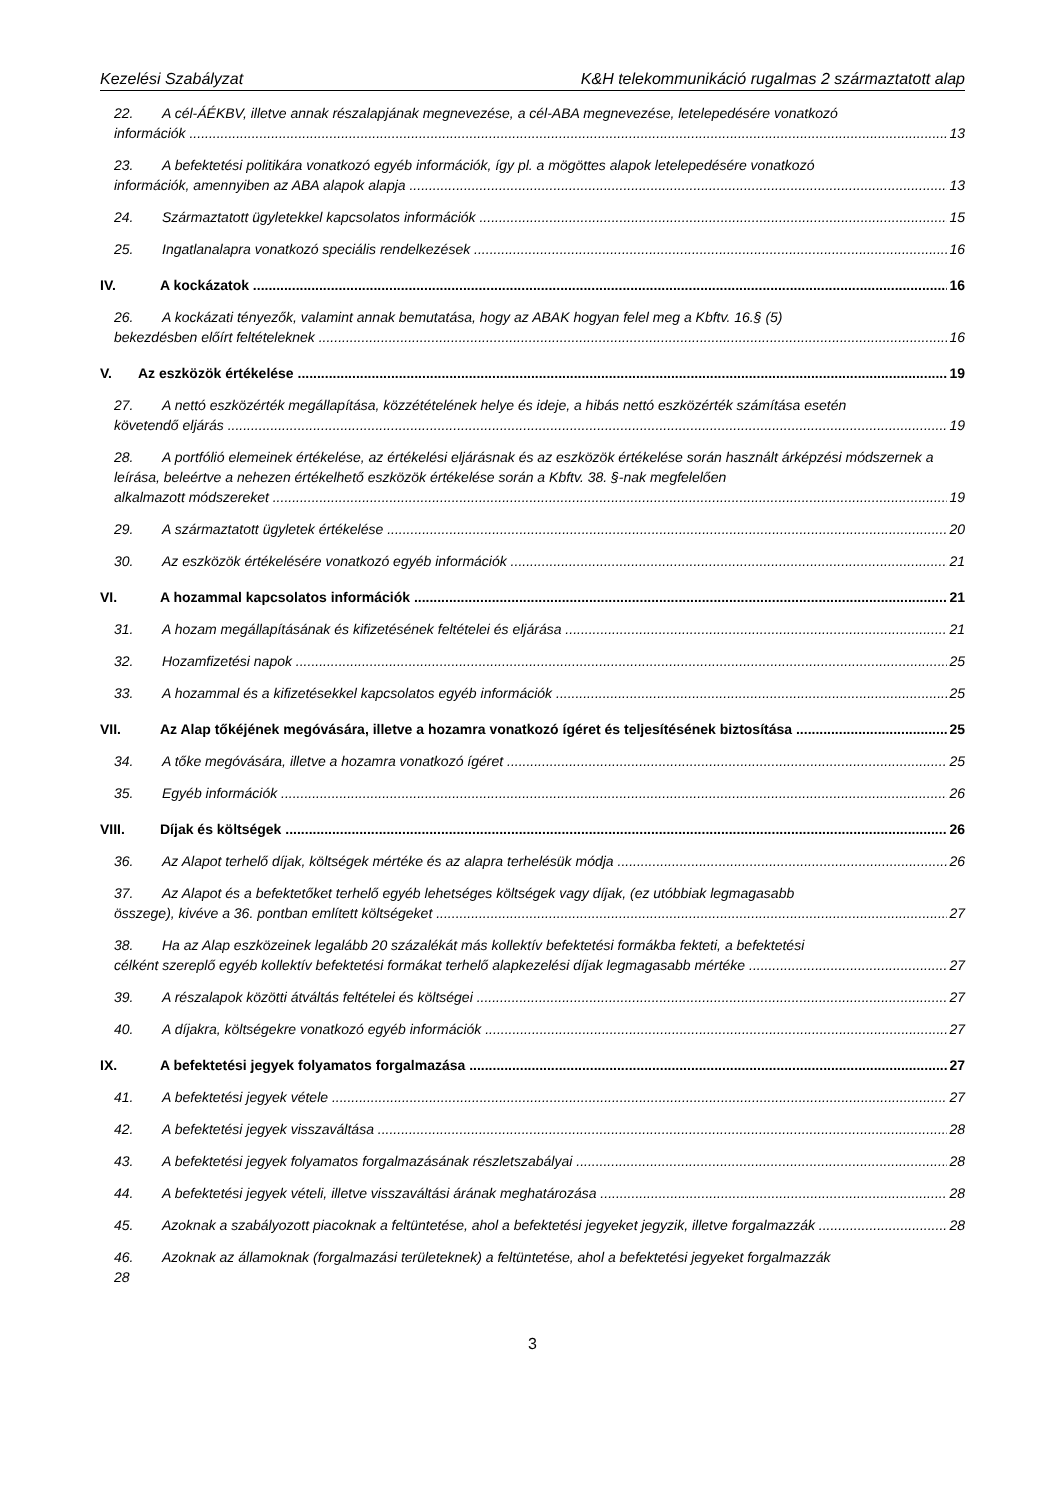Kezelési Szabályzat K&H telekommunikáció rugalmas 2 származtatott alap
22. A cél-ÁÉKBV, illetve annak részalapjának megnevezése, a cél-ABA megnevezése, letelepedésére vonatkozó
információk 13
23. A befektetési politikára vonatkozó egyéb információk, így pl. a mögöttes alapok letelepedésére vonatkozó
információk, amennyiben az ABA alapok alapja 13
24. Származtatott ügyletekkel kapcsolatos információk 15
25. Ingatlanalapra vonatkozó speciális rendelkezések 16
IV. A kockázatok 16
26. A kockázati tényezők, valamint annak bemutatása, hogy az ABAK hogyan felel meg a Kbftv. 16.§ (5)
bekezdésben előírt feltételeknek 16
V. Az eszközök értékelése 19
27. A nettó eszközérték megállapítása, közzétételének helye és ideje, a hibás nettó eszközérték számítása esetén
követendő eljárás 19
28. A portfólió elemeinek értékelése, az értékelési eljárásnak és az eszközök értékelése során használt árképzési módszernek a leírása, beleértve a nehezen értékelhető eszközök értékelése során a Kbftv. 38. §-nak megfelelően
alkalmazott módszereket 19
29. A származtatott ügyletek értékelése 20
30. Az eszközök értékelésére vonatkozó egyéb információk 21
VI. A hozammal kapcsolatos információk 21
31. A hozam megállapításának és kifizetésének feltételei és eljárása 21
32. Hozamfizetési napok 25
33. A hozammal és a kifizetésekkel kapcsolatos egyéb információk 25
VII. Az Alap tőkéjének megóvására, illetve a hozamra vonatkozó ígéret és teljesítésének biztosítása 25
34. A tőke megóvására, illetve a hozamra vonatkozó ígéret 25
35. Egyéb információk 26
VIII. Díjak és költségek 26
36. Az Alapot terhelő díjak, költségek mértéke és az alapra terhelésük módja 26
37. Az Alapot és a befektetőket terhelő egyéb lehetséges költségek vagy díjak, (ez utóbbiak legmagasabb
összege), kivéve a 36. pontban említett költségeket 27
38. Ha az Alap eszközeinek legalább 20 százalékát más kollektív befektetési formákba fekteti, a befektetési
célként szereplő egyéb kollektív befektetési formákat terhelő alapkezelési díjak legmagasabb mértéke 27
39. A részalapok közötti átváltás feltételei és költségei 27
40. A díjakra, költségekre vonatkozó egyéb információk 27
IX. A befektetési jegyek folyamatos forgalmazása 27
41. A befektetési jegyek vétele 27
42. A befektetési jegyek visszaváltása 28
43. A befektetési jegyek folyamatos forgalmazásának részletszabályai 28
44. A befektetési jegyek vételi, illetve visszaváltási árának meghatározása 28
45. Azoknak a szabályozott piacoknak a feltüntetése, ahol a befektetési jegyeket jegyzik, illetve forgalmazzák 28
46. Azoknak az államoknak (forgalmazási területeknek) a feltüntetése, ahol a befektetési jegyeket forgalmazzák
28
3